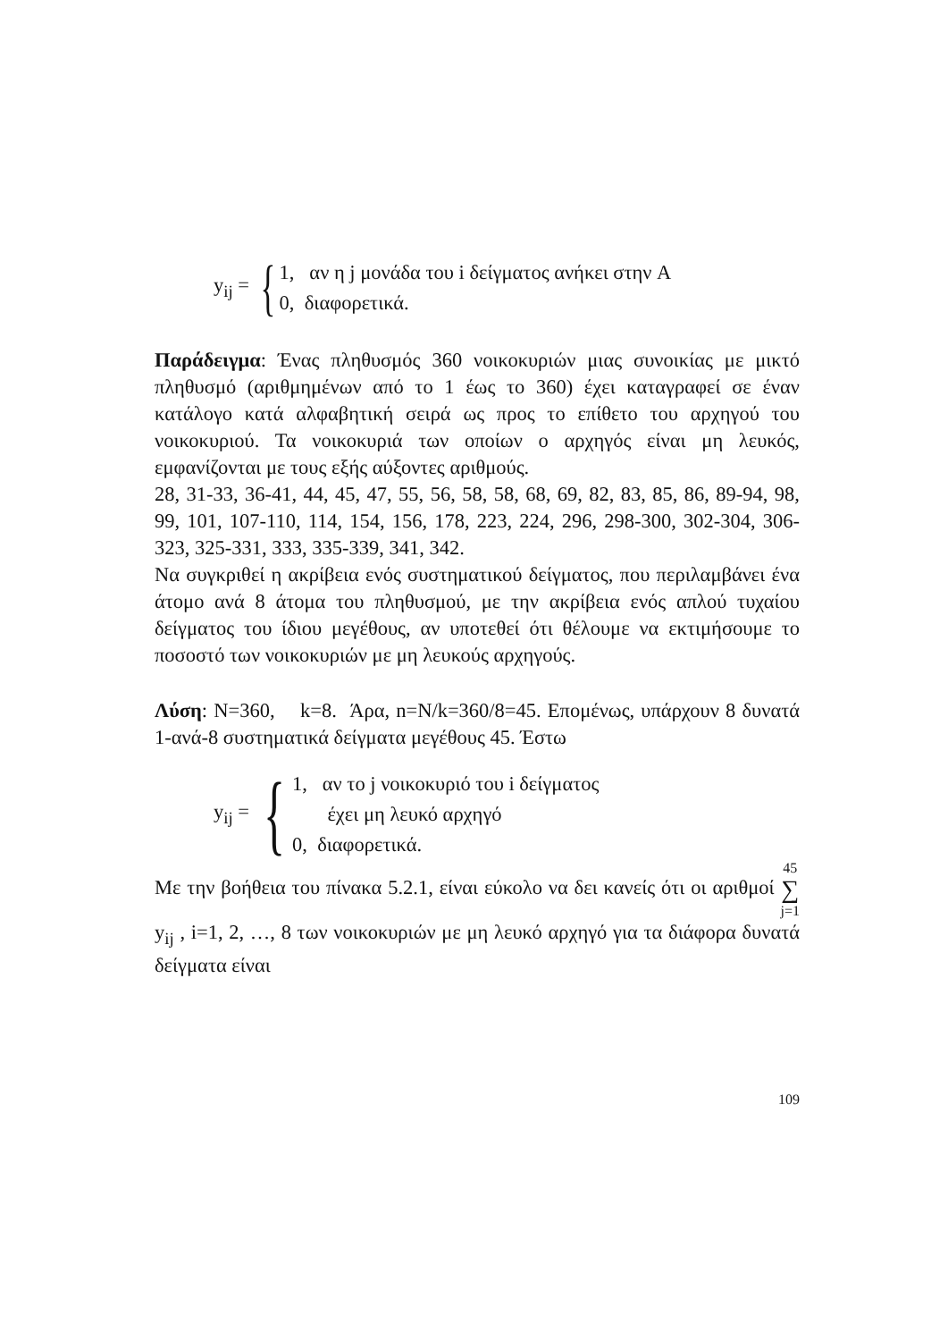y<sub>ij</sub> = {
1, αν η j μονάδα του i δείγματος ανήκει στην A
0, διαφορετικά.
Παράδειγμα: Ένας πληθυσμός 360 νοικοκυριών μιας συνοικίας με μικτό πληθυσμό (αριθμημένων από το 1 έως το 360) έχει καταγραφεί σε έναν κατάλογο κατά αλφαβητική σειρά ως προς το επίθετο του αρχηγού του νοικοκυριού. Τα νοικοκυριά των οποίων ο αρχηγός είναι μη λευκός, εμφανίζονται με τους εξής αύξοντες αριθμούς.
28, 31-33, 36-41, 44, 45, 47, 55, 56, 58, 58, 68, 69, 82, 83, 85, 86, 89-94, 98, 99, 101, 107-110, 114, 154, 156, 178, 223, 224, 296, 298-300, 302-304, 306-323, 325-331, 333, 335-339, 341, 342.
Να συγκριθεί η ακρίβεια ενός συστηματικού δείγματος, που περιλαμβάνει ένα άτομο ανά 8 άτομα του πληθυσμού, με την ακρίβεια ενός απλού τυχαίου δείγματος του ίδιου μεγέθους, αν υποτεθεί ότι θέλουμε να εκτιμήσουμε το ποσοστό των νοικοκυριών με μη λευκούς αρχηγούς.
Λύση: N=360, k=8. Άρα, n=N/k=360/8=45. Επομένως, υπάρχουν 8 δυνατά 1-ανά-8 συστηματικά δείγματα μεγέθους 45. Έστω
y<sub>ij</sub> = {
1, αν το j νοικοκυριό του i δείγματος
έχει μη λευκό αρχηγό
0, διαφορετικά.
Με την βοήθεια του πίνακα 5.2.1, είναι εύκολο να δει κανείς ότι οι αριθμοί 45 ∑ j=1 y<sub>ij</sub> , i=1, 2, …, 8 των νοικοκυριών με μη λευκό αρχηγό για τα διάφορα δυνατά δείγματα είναι
109